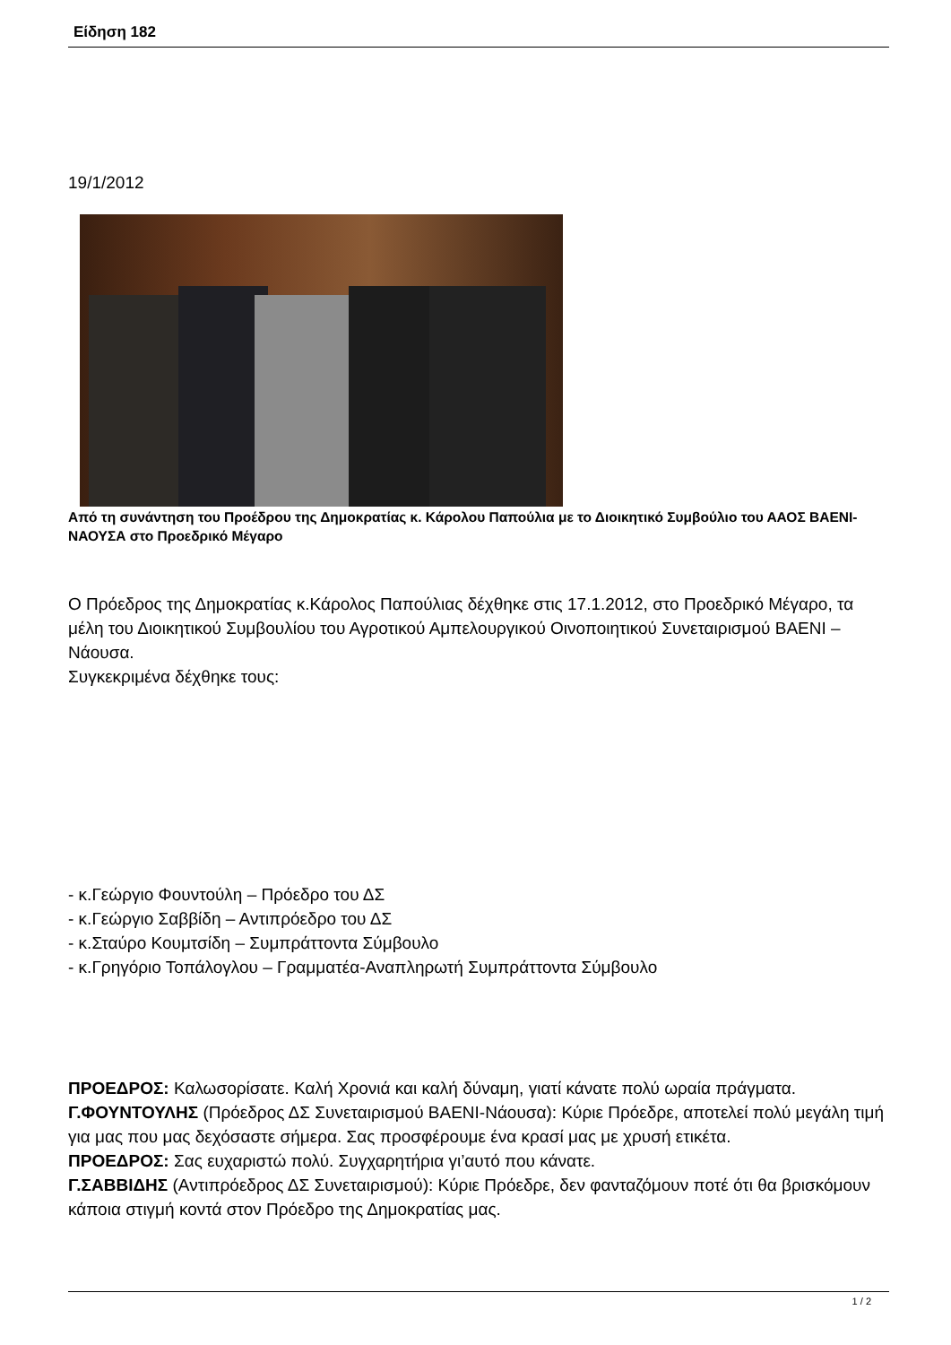Είδηση 182
19/1/2012
Από τη συνάντηση του Προέδρου της Δημοκρατίας κ. Κάρολου Παπούλια με το Διοικητικό Συμβούλιο του ΑΑΟΣ ΒΑΕΝΙ-ΝΑΟΥΣΑ στο Προεδρικό Μέγαρο
Ο Πρόεδρος της Δημοκρατίας κ.Κάρολος Παπούλιας δέχθηκε στις 17.1.2012, στο Προεδρικό Μέγαρο, τα μέλη του Διοικητικού Συμβουλίου του Αγροτικού Αμπελουργικού Οινοποιητικού Συνεταιρισμού ΒΑΕΝΙ – Νάουσα.
Συγκεκριμένα δέχθηκε τους:
- κ.Γεώργιο Φουντούλη – Πρόεδρο του ΔΣ
- κ.Γεώργιο Σαββίδη – Αντιπρόεδρο του ΔΣ
- κ.Σταύρο Κουμτσίδη – Συμπράττοντα Σύμβουλο
- κ.Γρηγόριο Τοπάλογλου – Γραμματέα-Αναπληρωτή Συμπράττοντα Σύμβουλο
ΠΡΟΕΔΡΟΣ: Καλωσορίσατε. Καλή Χρονιά και καλή δύναμη, γιατί κάνατε πολύ ωραία πράγματα.
Γ.ΦΟΥΝΤΟΥΛΗΣ (Πρόεδρος ΔΣ Συνεταιρισμού ΒΑΕΝΙ-Νάουσα): Κύριε Πρόεδρε, αποτελεί πολύ μεγάλη τιμή για μας που μας δεχόσαστε σήμερα. Σας προσφέρουμε ένα κρασί μας με χρυσή ετικέτα.
ΠΡΟΕΔΡΟΣ: Σας ευχαριστώ πολύ. Συγχαρητήρια γι’αυτό που κάνατε.
Γ.ΣΑΒΒΙΔΗΣ (Αντιπρόεδρος ΔΣ Συνεταιρισμού): Κύριε Πρόεδρε, δεν φανταζόμουν ποτέ ότι θα βρισκόμουν κάποια στιγμή κοντά στον Πρόεδρο της Δημοκρατίας μας.
1 / 2